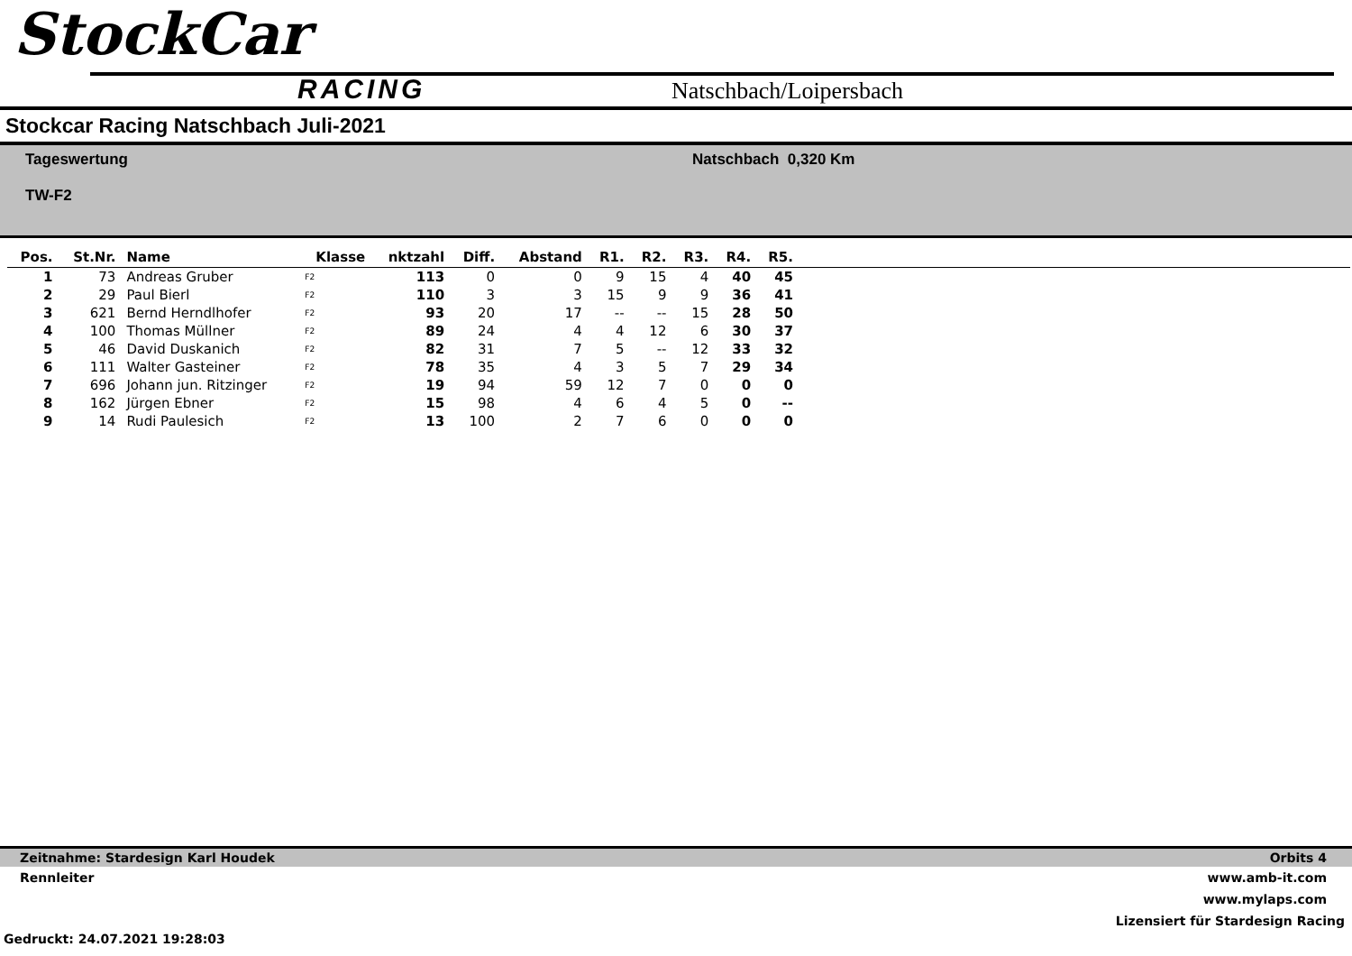StockCar
RACING Natschbach/Loipersbach
Stockcar Racing Natschbach Juli-2021
Tageswertung
TW-F2
Natschbach 0,320 Km
| Pos. | St.Nr. | Name | Klasse | nktzahl | Diff. | Abstand | R1. | R2. | R3. | R4. | R5. | |
| --- | --- | --- | --- | --- | --- | --- | --- | --- | --- | --- | --- | --- |
| 1 | 73 | Andreas Gruber | F2 | 113 | 0 | 0 | 9 | 15 | 4 | 40 | 45 | |
| 2 | 29 | Paul Bierl | F2 | 110 | 3 | 3 | 15 | 9 | 9 | 36 | 41 | |
| 3 | 621 | Bernd Herndlhofer | F2 | 93 | 20 | 17 | -- | -- | 15 | 28 | 50 | |
| 4 | 100 | Thomas Müllner | F2 | 89 | 24 | 4 | 4 | 12 | 6 | 30 | 37 | |
| 5 | 46 | David Duskanich | F2 | 82 | 31 | 7 | 5 | -- | 12 | 33 | 32 | |
| 6 | 111 | Walter Gasteiner | F2 | 78 | 35 | 4 | 3 | 5 | 7 | 29 | 34 | |
| 7 | 696 | Johann jun. Ritzinger | F2 | 19 | 94 | 59 | 12 | 7 | 0 | 0 | 0 | |
| 8 | 162 | Jürgen Ebner | F2 | 15 | 98 | 4 | 6 | 4 | 5 | 0 | -- | |
| 9 | 14 | Rudi Paulesich | F2 | 13 | 100 | 2 | 7 | 6 | 0 | 0 | 0 | |
Zeitnahme: Stardesign Karl Houdek Orbits 4
Rennleiter www.amb-it.com
www.mylaps.com
Lizensiert für Stardesign Racing
Gedruckt: 24.07.2021 19:28:03